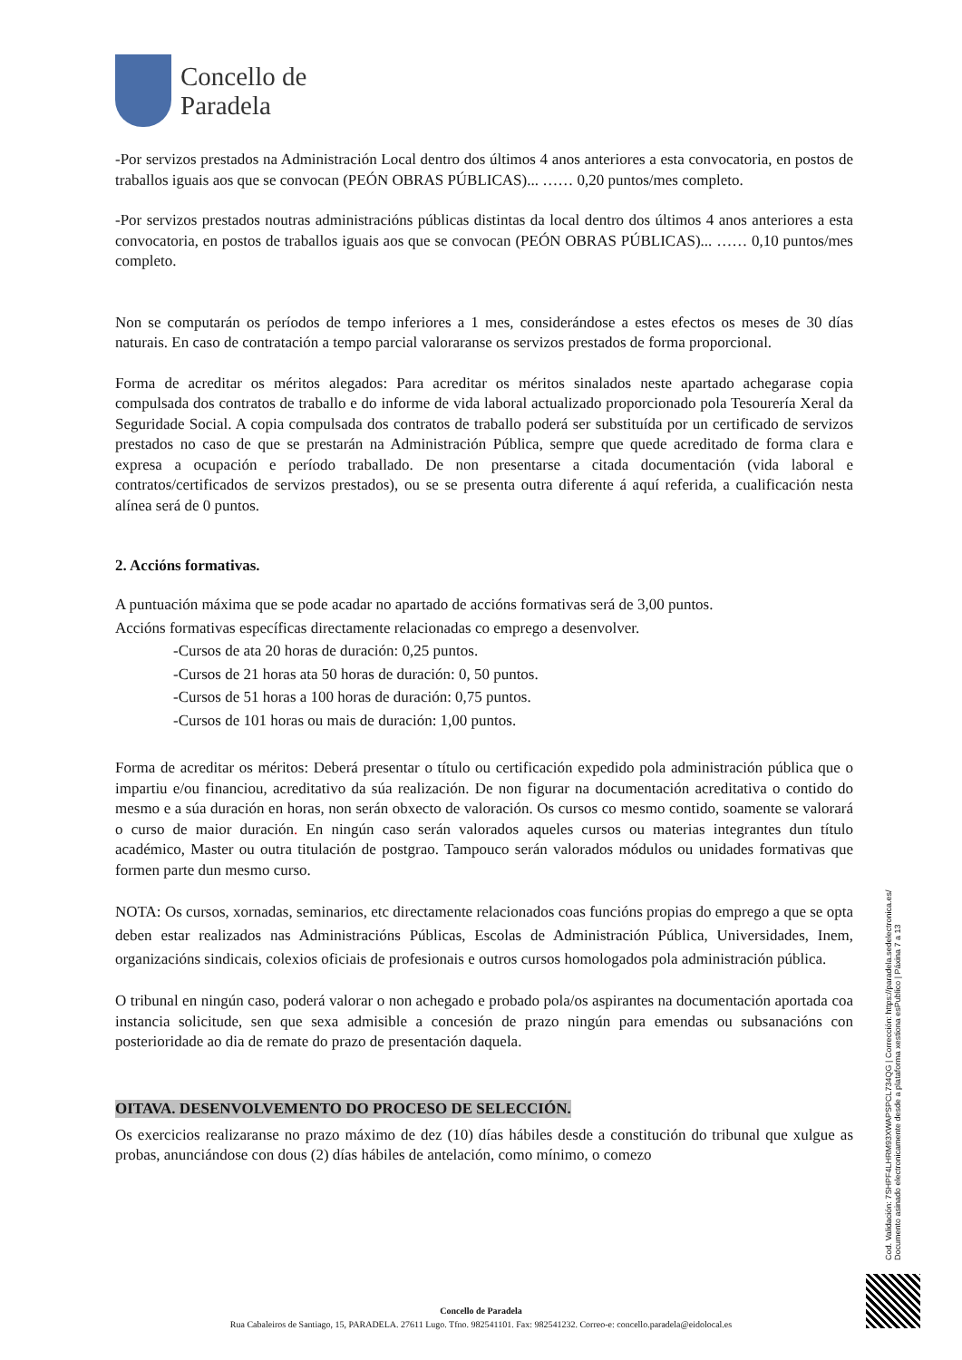Concello de
Paradela
-Por servizos prestados na Administración Local dentro dos últimos 4 anos anteriores a esta convocatoria, en postos de traballos iguais aos que se convocan (PEÓN OBRAS PÚBLICAS)... …… 0,20 puntos/mes completo.
-Por servizos prestados noutras administracións públicas distintas da local dentro dos últimos 4 anos anteriores a esta convocatoria, en postos de traballos iguais aos que se convocan (PEÓN OBRAS PÚBLICAS)... …… 0,10 puntos/mes completo.
Non se computarán os períodos de tempo inferiores a 1 mes, considerándose a estes efectos os meses de 30 días naturais. En caso de contratación a tempo parcial valoraranse os servizos prestados de forma proporcional.
Forma de acreditar os méritos alegados: Para acreditar os méritos sinalados neste apartado achegarase copia compulsada dos contratos de traballo e do informe de vida laboral actualizado proporcionado pola Tesourería Xeral da Seguridade Social. A copia compulsada dos contratos de traballo poderá ser substituída por un certificado de servizos prestados no caso de que se prestarán na Administración Pública, sempre que quede acreditado de forma clara e expresa a ocupación e período traballado. De non presentarse a citada documentación (vida laboral e contratos/certificados de servizos prestados), ou se se presenta outra diferente á aquí referida, a cualificación nesta alínea será de 0 puntos.
2. Accións formativas.
A puntuación máxima que se pode acadar no apartado de accións formativas será de 3,00 puntos.
Accións formativas específicas directamente relacionadas co emprego a desenvolver.
-Cursos de ata 20 horas de duración: 0,25 puntos.
-Cursos de 21 horas ata 50 horas de duración: 0, 50 puntos.
-Cursos de 51 horas a 100 horas de duración: 0,75 puntos.
-Cursos de 101 horas ou mais de duración: 1,00 puntos.
Forma de acreditar os méritos: Deberá presentar o título ou certificación expedido pola administración pública que o impartiu e/ou financiou, acreditativo da súa realización. De non figurar na documentación acreditativa o contido do mesmo e a súa duración en horas, non serán obxecto de valoración. Os cursos co mesmo contido, soamente se valorará o curso de maior duración. En ningún caso serán valorados aqueles cursos ou materias integrantes dun título académico, Master ou outra titulación de postgrao. Tampouco serán valorados módulos ou unidades formativas que formen parte dun mesmo curso.
NOTA: Os cursos, xornadas, seminarios, etc directamente relacionados coas funcións propias do emprego a que se opta deben estar realizados nas Administracións Públicas, Escolas de Administración Pública, Universidades, Inem, organizacións sindicais, colexios oficiais de profesionais e outros cursos homologados pola administración pública.
O tribunal en ningún caso, poderá valorar o non achegado e probado pola/os aspirantes na documentación aportada coa instancia solicitude, sen que sexa admisible a concesión de prazo ningún para emendas ou subsanacións con posterioridade ao dia de remate do prazo de presentación daquela.
OITAVA. DESENVOLVEMENTO DO PROCESO DE SELECCIÓN.
Os exercicios realizaranse no prazo máximo de dez (10) días hábiles desde a constitución do tribunal que xulgue as probas, anunciándose con dous (2) días hábiles de antelación, como mínimo, o comezo
Cod. Validación: 7SHPF4LHRM93XWAPSPCL734QG | Corrección: https://paradela.sedelectronica.es/
Documento asinado electronicamente desde a plataforma xestiona esPublico | Páxina 7 a 13
Concello de Paradela
Rua Cabaleiros de Santiago, 15, PARADELA. 27611 Lugo. Tfno. 982541101. Fax: 982541232. Correo-e: concello.paradela@eidolocal.es